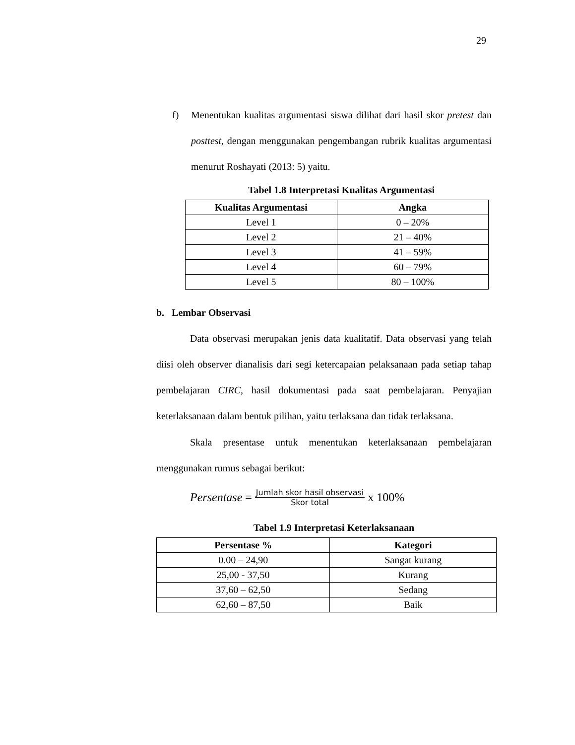29
f) Menentukan kualitas argumentasi siswa dilihat dari hasil skor pretest dan posttest, dengan menggunakan pengembangan rubrik kualitas argumentasi menurut Roshayati (2013: 5) yaitu.
Tabel 1.8 Interpretasi Kualitas Argumentasi
| Kualitas Argumentasi | Angka |
| --- | --- |
| Level 1 | 0 – 20% |
| Level 2 | 21 – 40% |
| Level 3 | 41 – 59% |
| Level 4 | 60 – 79% |
| Level 5 | 80 – 100% |
b. Lembar Observasi
Data observasi merupakan jenis data kualitatif. Data observasi yang telah diisi oleh observer dianalisis dari segi ketercapaian pelaksanaan pada setiap tahap pembelajaran CIRC, hasil dokumentasi pada saat pembelajaran. Penyajian keterlaksanaan dalam bentuk pilihan, yaitu terlaksana dan tidak terlaksana.
Skala presentase untuk menentukan keterlaksanaan pembelajaran menggunakan rumus sebagai berikut:
Persentase = Jumlah skor hasil observasi Skor total x 100%
Tabel 1.9 Interpretasi Keterlaksanaan
| Persentase % | Kategori |
| --- | --- |
| 0.00 – 24,90 | Sangat kurang |
| 25,00 - 37,50 | Kurang |
| 37,60 – 62,50 | Sedang |
| 62,60 – 87,50 | Baik |